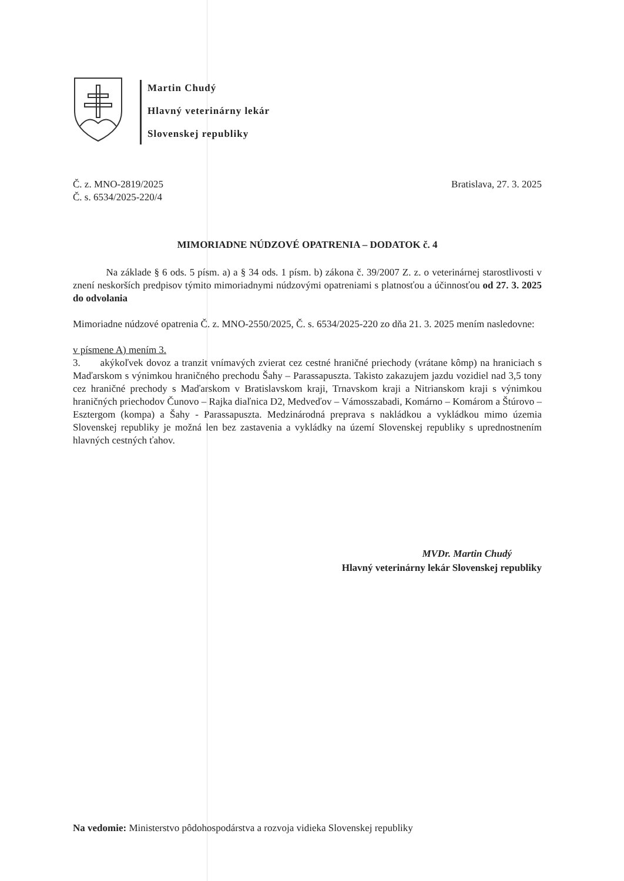Martin Chudý
Hlavný veterinárny lekár
Slovenskej republiky
Č. z. MNO-2819/2025
Č. s. 6534/2025-220/4
Bratislava, 27. 3. 2025
MIMORIADNE NÚDZOVÉ OPATRENIA – DODATOK č. 4
Na základe § 6 ods. 5 písm. a) a § 34 ods. 1 písm. b) zákona č. 39/2007 Z. z. o veterinárnej starostlivosti v znení neskorších predpisov týmito mimoriadnymi núdzovými opatreniami s platnosťou a účinnosťou od 27. 3. 2025 do odvolania
Mimoriadne núdzové opatrenia Č. z. MNO-2550/2025, Č. s. 6534/2025-220 zo dňa 21. 3. 2025 mením nasledovne:
v písmene A) mením 3.
3. akýkoľvek dovoz a tranzit vnímavých zvierat cez cestné hraničné priechody (vrátane kômp) na hraniciach s Maďarskom s výnimkou hraničného prechodu Šahy – Parassapuszta. Takisto zakazujem jazdu vozidiel nad 3,5 tony cez hraničné prechody s Maďarskom v Bratislavskom kraji, Trnavskom kraji a Nitrianskom kraji s výnimkou hraničných priechodov Čunovo – Rajka diaľnica D2, Medveďov – Vámosszabadi, Komárno – Komárom a Štúrovo – Esztergom (kompa) a Šahy - Parassapuszta. Medzinárodná preprava s nakládkou a vykládkou mimo územia Slovenskej republiky je možná len bez zastavenia a vykládky na území Slovenskej republiky s uprednostnením hlavných cestných ťahov.
MVDr. Martin Chudý
Hlavný veterinárny lekár Slovenskej republiky
Na vedomie: Ministerstvo pôdohospodárstva a rozvoja vidieka Slovenskej republiky